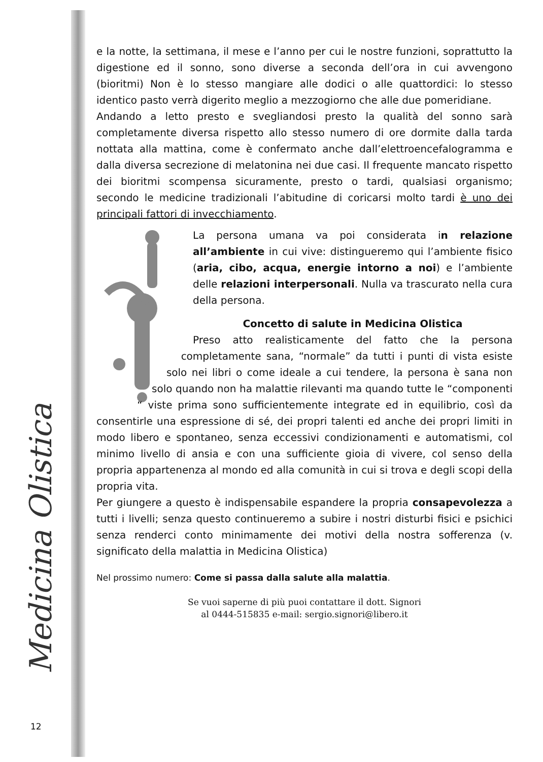Medicina Olistica
e la notte, la settimana, il mese e l’anno per cui le nostre funzioni, soprattutto la digestione ed il sonno, sono diverse a seconda dell’ora in cui avvengono (bioritmi) Non è lo stesso mangiare alle dodici o alle quattordici: lo stesso identico pasto verrà digerito meglio a mezzogiorno che alle due pomeridiane.
Andando a letto presto e svegliandosi presto la qualità del sonno sarà completamente diversa rispetto allo stesso numero di ore dormite dalla tarda nottata alla mattina, come è confermato anche dall’elettroencefalogramma e dalla diversa secrezione di melatonina nei due casi. Il frequente mancato rispetto dei bioritmi scompensa sicuramente, presto o tardi, qualsiasi organismo; secondo le medicine tradizionali l’abitudine di coricarsi molto tardi è uno dei principali fattori di invecchiamento.
La persona umana va poi considerata in relazione all’ambiente in cui vive: distingueremo qui l’ambiente fisico (aria, cibo, acqua, energie intorno a noi) e l’ambiente delle relazioni interpersonali. Nulla va trascurato nella cura della persona.
Concetto di salute in Medicina Olistica
Preso atto realisticamente del fatto che la persona completamente sana, “normale” da tutti i punti di vista esiste solo nei libri o come ideale a cui tendere, la persona è sana non solo quando non ha malattie rilevanti ma quando tutte le “componenti “ viste prima sono sufficientemente integrate ed in equilibrio, così da consentirle una espressione di sé, dei propri talenti ed anche dei propri limiti in modo libero e spontaneo, senza eccessivi condizionamenti e automatismi, col minimo livello di ansia e con una sufficiente gioia di vivere, col senso della propria appartenenza al mondo ed alla comunità in cui si trova e degli scopi della propria vita.
Per giungere a questo è indispensabile espandere la propria consapevolezza a tutti i livelli; senza questo continueremo a subire i nostri disturbi fisici e psichici senza renderci conto minimamente dei motivi della nostra sofferenza (v. significato della malattia in Medicina Olistica)
Nel prossimo numero: Come si passa dalla salute alla malattia.
Se vuoi saperne di più puoi contattare il dott. Signori
al 0444-515835 e-mail: sergio.signori@libero.it
12